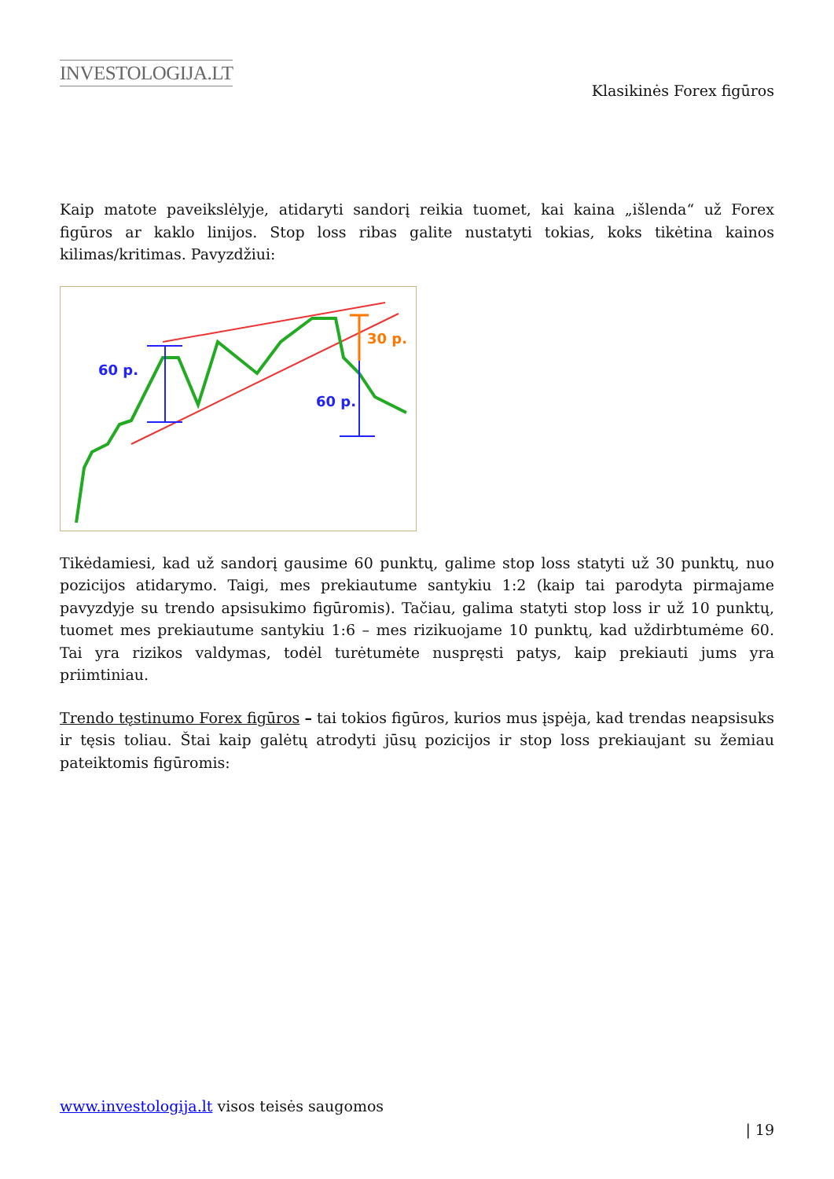INVESTOLOGIJA.LT
Klasikinės Forex figūros
Kaip matote paveikslėlyje, atidaryti sandorį reikia tuomet, kai kaina „išlenda“ už Forex figūros ar kaklo linijos. Stop loss ribas galite nustatyti tokias, koks tikėtina kainos kilimas/kritimas. Pavyzdžiui:
60 p.
60 p.
30 p.
Tikėdamiesi, kad už sandorį gausime 60 punktų, galime stop loss statyti už 30 punktų, nuo pozicijos atidarymo. Taigi, mes prekiautume santykiu 1:2 (kaip tai parodyta pirmajame pavyzdyje su trendo apsisukimo figūromis). Tačiau, galima statyti stop loss ir už 10 punktų, tuomet mes prekiautume santykiu 1:6 – mes rizikuojame 10 punktų, kad uždirbtumėme 60. Tai yra rizikos valdymas, todėl turėtumėte nuspręsti patys, kaip prekiauti jums yra priimtiniau.
Trendo tęstinumo Forex figūros – tai tokios figūros, kurios mus įspėja, kad trendas neapsisuks ir tęsis toliau. Štai kaip galėtų atrodyti jūsų pozicijos ir stop loss prekiaujant su žemiau pateiktomis figūromis:
www.investologija.lt visos teisės saugomos
| 19